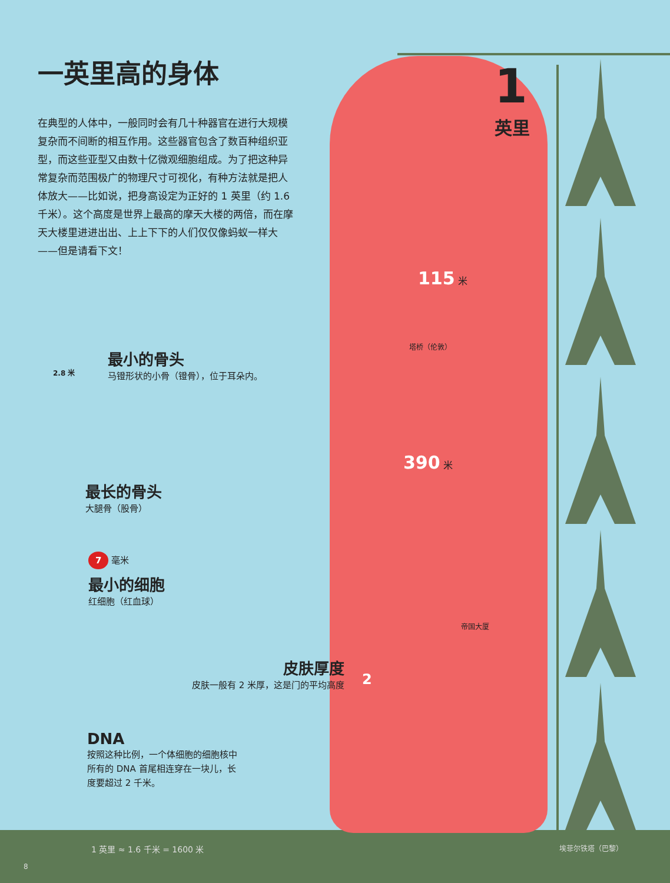一英里高的身体
在典型的人体中，一般同时会有几十种器官在进行大规模复杂而不间断的相互作用。这些器官包含了数百种组织亚型，而这些亚型又由数十亿微观细胞组成。为了把这种异常复杂而范围极广的物理尺寸可视化，有种方法就是把人体放大——比如说，把身高设定为正好的 1 英里（约 1.6 千米）。这个高度是世界上最高的摩天大楼的两倍，而在摩天大楼里进进出出、上上下下的人们仅仅像蚂蚁一样大——但是请看下文！
1
英里
115 米
塔桥（伦敦）
2.8 米
最小的骨头
马镫形状的小骨（镫骨），位于耳朵内。
390 米
最长的骨头
大腿骨（股骨）
7 毫米
最小的细胞
红细胞（红血球）
帝国大厦
皮肤厚度
皮肤一般有 2 米厚，这是门的平均高度
2
DNA
按照这种比例，一个体细胞的细胞核中所有的 DNA 首尾相连穿在一块儿，长度要超过 2 千米。
1 英里 ≈ 1.6 千米 = 1600 米 埃菲尔铁塔（巴黎）
8